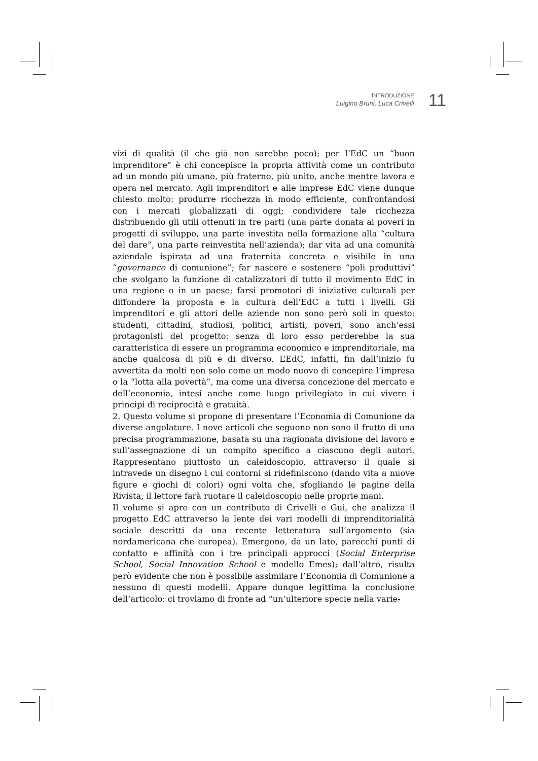INTRODUZIONE
Luigino Bruni, Luca Crivelli
11
vizi di qualità (il che già non sarebbe poco); per l’EdC un “buon imprenditore” è chi concepisce la propria attività come un contributo ad un mondo più umano, più fraterno, più unito, anche mentre lavora e opera nel mercato. Agli imprenditori e alle imprese EdC viene dunque chiesto molto: produrre ricchezza in modo efficiente, confrontandosi con i mercati globalizzati di oggi; condividere tale ricchezza distribuendo gli utili ottenuti in tre parti (una parte donata ai poveri in progetti di sviluppo, una parte investita nella formazione alla “cultura del dare”, una parte reinvestita nell’azienda); dar vita ad una comunità aziendale ispirata ad una fraternità concreta e visibile in una “governance di comunione”; far nascere e sostenere “poli produttivi” che svolgano la funzione di catalizzatori di tutto il movimento EdC in una regione o in un paese; farsi promotori di iniziative culturali per diffondere la proposta e la cultura dell’EdC a tutti i livelli. Gli imprenditori e gli attori delle aziende non sono però soli in questo: studenti, cittadini, studiosi, politici, artisti, poveri, sono anch’essi protagonisti del progetto: senza di loro esso perderebbe la sua caratteristica di essere un programma economico e imprenditoriale, ma anche qualcosa di più e di diverso. L’EdC, infatti, fin dall’inizio fu avvertita da molti non solo come un modo nuovo di concepire l’impresa o la “lotta alla povertà”, ma come una diversa concezione del mercato e dell’economia, intesi anche come luogo privilegiato in cui vivere i principi di reciprocità e gratuità.
2. Questo volume si propone di presentare l’Economia di Comunione da diverse angolature. I nove articoli che seguono non sono il frutto di una precisa programmazione, basata su una ragionata divisione del lavoro e sull’assegnazione di un compito specifico a ciascuno degli autori. Rappresentano piuttosto un caleidoscopio, attraverso il quale si intravede un disegno i cui contorni si ridefiniscono (dando vita a nuove figure e giochi di colori) ogni volta che, sfogliando le pagine della Rivista, il lettore farà ruotare il caleidoscopio nelle proprie mani.
Il volume si apre con un contributo di Crivelli e Gui, che analizza il progetto EdC attraverso la lente dei vari modelli di imprenditorialità sociale descritti da una recente letteratura sull’argomento (sia nordamericana che europea). Emergono, da un lato, parecchi punti di contatto e affinità con i tre principali approcci (Social Enterprise School, Social Innovation School e modello Emes); dall’altro, risulta però evidente che non è possibile assimilare l’Economia di Comunione a nessuno di questi modelli. Appare dunque legittima la conclusione dell’articolo: ci troviamo di fronte ad “un’ulteriore specie nella varie-